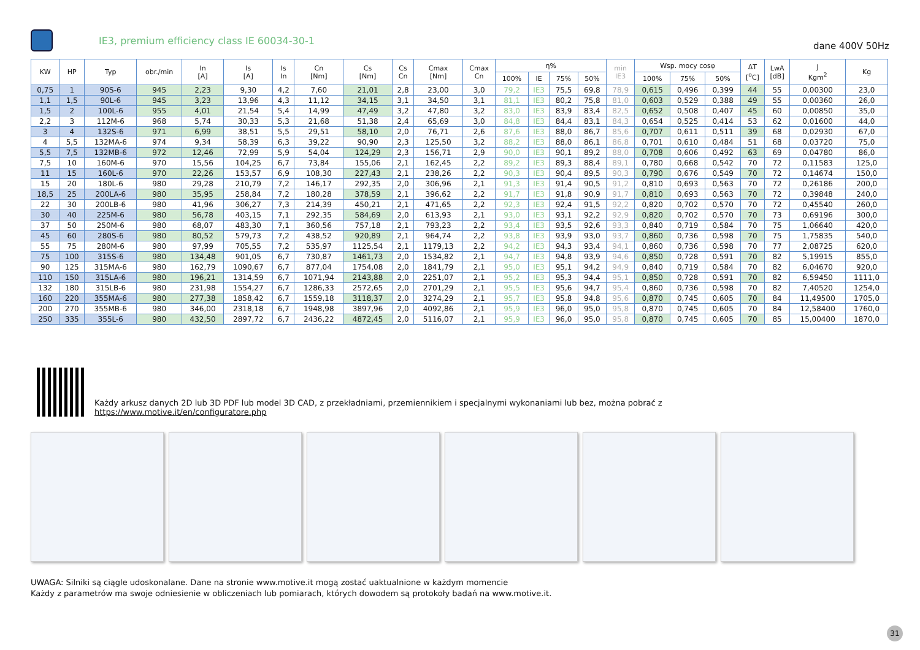IE3, premium efficiency class IE 60034-30-1
dane 400V 50Hz
| KW | HP | Typ | obr./min | In [A] | Is [A] | Is In | Cn [Nm] | Cs [Nm] | Cs Cn | Cmax [Nm] | Cmax Cn | η% | | | | min IE3 | Wsp. mocy cosφ | | | ΔT [<sup>o</sup>C] | LwA [dB] | J Kgm<sup>2</sup> | Kg |
| --- | --- | --- | --- | --- | --- | --- | --- | --- | --- | --- | --- | --- | --- | --- | --- | --- | --- | --- | --- | --- | --- | --- | --- |
| | | | | | | | | | | | | 100% | IE | 75% | 50% | | 100% | 75% | 50% | | | | |
| 0,75 | 1 | 90S-6 | 945 | 2,23 | 9,30 | 4,2 | 7,60 | 21,01 | 2,8 | 23,00 | 3,0 | 79,2 | IE3 | 75,5 | 69,8 | 78,9 | 0,615 | 0,496 | 0,399 | 44 | 55 | 0,00300 | 23,0 |
| 1,1 | 1,5 | 90L-6 | 945 | 3,23 | 13,96 | 4,3 | 11,12 | 34,15 | 3,1 | 34,50 | 3,1 | 81,1 | IE3 | 80,2 | 75,8 | 81,0 | 0,603 | 0,529 | 0,388 | 49 | 55 | 0,00360 | 26,0 |
| 1,5 | 2 | 100L-6 | 955 | 4,01 | 21,54 | 5,4 | 14,99 | 47,49 | 3,2 | 47,80 | 3,2 | 83,0 | IE3 | 83,9 | 83,4 | 82,5 | 0,652 | 0,508 | 0,407 | 45 | 60 | 0,00850 | 35,0 |
| 2,2 | 3 | 112M-6 | 968 | 5,74 | 30,33 | 5,3 | 21,68 | 51,38 | 2,4 | 65,69 | 3,0 | 84,8 | IE3 | 84,4 | 83,1 | 84,3 | 0,654 | 0,525 | 0,414 | 53 | 62 | 0,01600 | 44,0 |
| 3 | 4 | 132S-6 | 971 | 6,99 | 38,51 | 5,5 | 29,51 | 58,10 | 2,0 | 76,71 | 2,6 | 87,6 | IE3 | 88,0 | 86,7 | 85,6 | 0,707 | 0,611 | 0,511 | 39 | 68 | 0,02930 | 67,0 |
| 4 | 5,5 | 132MA-6 | 974 | 9,34 | 58,39 | 6,3 | 39,22 | 90,90 | 2,3 | 125,50 | 3,2 | 88,2 | IE3 | 88,0 | 86,1 | 86,8 | 0,701 | 0,610 | 0,484 | 51 | 68 | 0,03720 | 75,0 |
| 5,5 | 7,5 | 132MB-6 | 972 | 12,46 | 72,99 | 5,9 | 54,04 | 124,29 | 2,3 | 156,71 | 2,9 | 90,0 | IE3 | 90,1 | 89,2 | 88,0 | 0,708 | 0,606 | 0,492 | 63 | 69 | 0,04780 | 86,0 |
| 7,5 | 10 | 160M-6 | 970 | 15,56 | 104,25 | 6,7 | 73,84 | 155,06 | 2,1 | 162,45 | 2,2 | 89,2 | IE3 | 89,3 | 88,4 | 89,1 | 0,780 | 0,668 | 0,542 | 70 | 72 | 0,11583 | 125,0 |
| 11 | 15 | 160L-6 | 970 | 22,26 | 153,57 | 6,9 | 108,30 | 227,43 | 2,1 | 238,26 | 2,2 | 90,3 | IE3 | 90,4 | 89,5 | 90,3 | 0,790 | 0,676 | 0,549 | 70 | 72 | 0,14674 | 150,0 |
| 15 | 20 | 180L-6 | 980 | 29,28 | 210,79 | 7,2 | 146,17 | 292,35 | 2,0 | 306,96 | 2,1 | 91,3 | IE3 | 91,4 | 90,5 | 91,2 | 0,810 | 0,693 | 0,563 | 70 | 72 | 0,26186 | 200,0 |
| 18,5 | 25 | 200LA-6 | 980 | 35,95 | 258,84 | 7,2 | 180,28 | 378,59 | 2,1 | 396,62 | 2,2 | 91,7 | IE3 | 91,8 | 90,9 | 91,7 | 0,810 | 0,693 | 0,563 | 70 | 72 | 0,39848 | 240,0 |
| 22 | 30 | 200LB-6 | 980 | 41,96 | 306,27 | 7,3 | 214,39 | 450,21 | 2,1 | 471,65 | 2,2 | 92,3 | IE3 | 92,4 | 91,5 | 92,2 | 0,820 | 0,702 | 0,570 | 70 | 72 | 0,45540 | 260,0 |
| 30 | 40 | 225M-6 | 980 | 56,78 | 403,15 | 7,1 | 292,35 | 584,69 | 2,0 | 613,93 | 2,1 | 93,0 | IE3 | 93,1 | 92,2 | 92,9 | 0,820 | 0,702 | 0,570 | 70 | 73 | 0,69196 | 300,0 |
| 37 | 50 | 250M-6 | 980 | 68,07 | 483,30 | 7,1 | 360,56 | 757,18 | 2,1 | 793,23 | 2,2 | 93,4 | IE3 | 93,5 | 92,6 | 93,3 | 0,840 | 0,719 | 0,584 | 70 | 75 | 1,06640 | 420,0 |
| 45 | 60 | 280S-6 | 980 | 80,52 | 579,73 | 7,2 | 438,52 | 920,89 | 2,1 | 964,74 | 2,2 | 93,8 | IE3 | 93,9 | 93,0 | 93,7 | 0,860 | 0,736 | 0,598 | 70 | 75 | 1,75835 | 540,0 |
| 55 | 75 | 280M-6 | 980 | 97,99 | 705,55 | 7,2 | 535,97 | 1125,54 | 2,1 | 1179,13 | 2,2 | 94,2 | IE3 | 94,3 | 93,4 | 94,1 | 0,860 | 0,736 | 0,598 | 70 | 77 | 2,08725 | 620,0 |
| 75 | 100 | 315S-6 | 980 | 134,48 | 901,05 | 6,7 | 730,87 | 1461,73 | 2,0 | 1534,82 | 2,1 | 94,7 | IE3 | 94,8 | 93,9 | 94,6 | 0,850 | 0,728 | 0,591 | 70 | 82 | 5,19915 | 855,0 |
| 90 | 125 | 315MA-6 | 980 | 162,79 | 1090,67 | 6,7 | 877,04 | 1754,08 | 2,0 | 1841,79 | 2,1 | 95,0 | IE3 | 95,1 | 94,2 | 94,9 | 0,840 | 0,719 | 0,584 | 70 | 82 | 6,04670 | 920,0 |
| 110 | 150 | 315LA-6 | 980 | 196,21 | 1314,59 | 6,7 | 1071,94 | 2143,88 | 2,0 | 2251,07 | 2,1 | 95,2 | IE3 | 95,3 | 94,4 | 95,1 | 0,850 | 0,728 | 0,591 | 70 | 82 | 6,59450 | 1111,0 |
| 132 | 180 | 315LB-6 | 980 | 231,98 | 1554,27 | 6,7 | 1286,33 | 2572,65 | 2,0 | 2701,29 | 2,1 | 95,5 | IE3 | 95,6 | 94,7 | 95,4 | 0,860 | 0,736 | 0,598 | 70 | 82 | 7,40520 | 1254,0 |
| 160 | 220 | 355MA-6 | 980 | 277,38 | 1858,42 | 6,7 | 1559,18 | 3118,37 | 2,0 | 3274,29 | 2,1 | 95,7 | IE3 | 95,8 | 94,8 | 95,6 | 0,870 | 0,745 | 0,605 | 70 | 84 | 11,49500 | 1705,0 |
| 200 | 270 | 355MB-6 | 980 | 346,00 | 2318,18 | 6,7 | 1948,98 | 3897,96 | 2,0 | 4092,86 | 2,1 | 95,9 | IE3 | 96,0 | 95,0 | 95,8 | 0,870 | 0,745 | 0,605 | 70 | 84 | 12,58400 | 1760,0 |
| 250 | 335 | 355L-6 | 980 | 432,50 | 2897,72 | 6,7 | 2436,22 | 4872,45 | 2,0 | 5116,07 | 2,1 | 95,9 | IE3 | 96,0 | 95,0 | 95,8 | 0,870 | 0,745 | 0,605 | 70 | 85 | 15,00400 | 1870,0 |
Każdy arkusz danych 2D lub 3D PDF lub model 3D CAD, z przekładniami, przemiennikiem i specjalnymi wykonaniami lub bez, można pobrać z
https://www.motive.it/en/configuratore.php
UWAGA: Silniki są ciągle udoskonalane. Dane na stronie www.motive.it mogą zostać uaktualnione w każdym momencie
Każdy z parametrów ma swoje odniesienie w obliczeniach lub pomiarach, których dowodem są protokoły badań na www.motive.it.
31